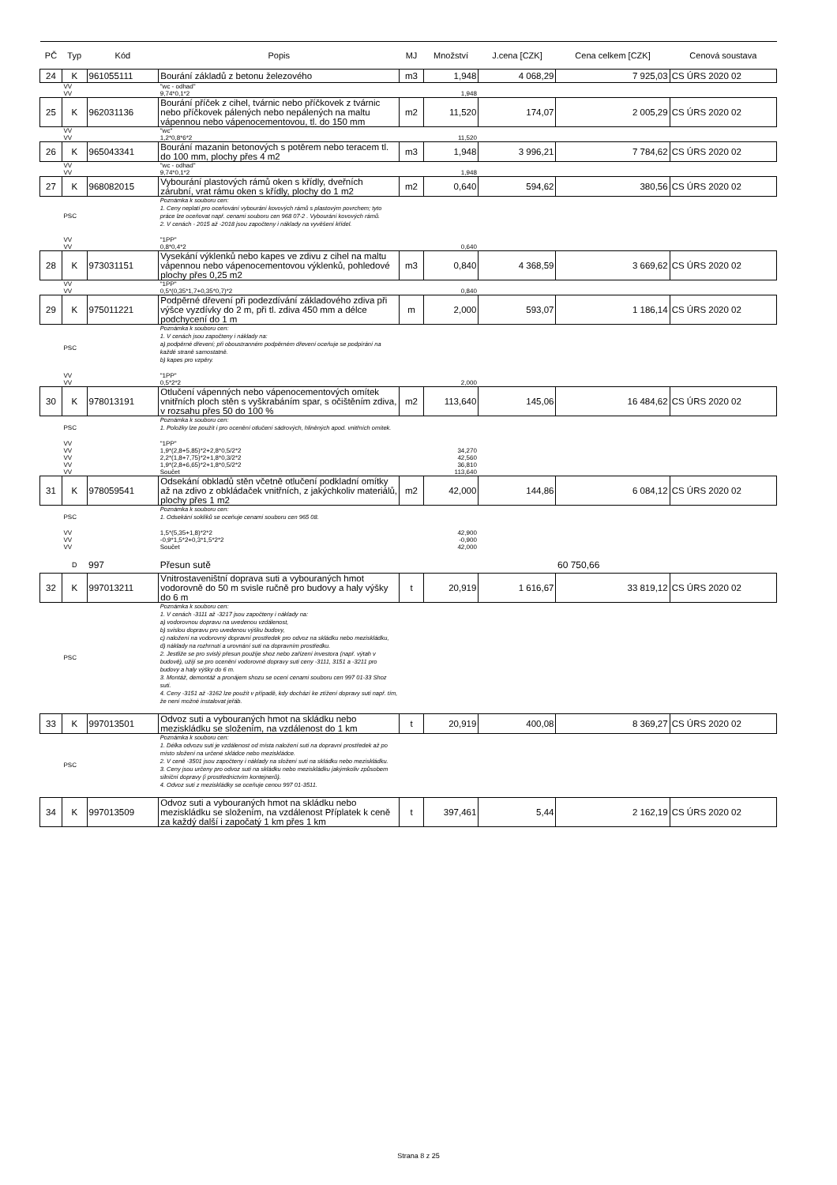| PČ | Typ | Kód | Popis | MJ | Množství | J.cena [CZK] | Cena celkem [CZK] | Cenová soustava |
| --- | --- | --- | --- | --- | --- | --- | --- | --- |
| 24 | K | 961055111 | Bourání základů z betonu železového | m3 | 1,948 | 4 068,29 | 7 925,03 | CS ÚRS 2020 02 |
| | VV | | "wc - odhad" | | | | | |
| | VV | | 9,74*0,1*2 | | 1,948 | | | |
| 25 | K | 962031136 | Bourání příček z cihel, tvárnic nebo příčkovek z tvárnic nebo příčkovek pálených nebo nepálených na maltu vápennou nebo vápenocementovou, tl. do 150 mm | m2 | 11,520 | 174,07 | 2 005,29 | CS ÚRS 2020 02 |
| | VV | | "wc" | | | | | |
| | VV | | 1,2*0,8*6*2 | | 11,520 | | | |
| 26 | K | 965043341 | Bourání mazanin betonových s potěrem nebo teracem tl. do 100 mm, plochy přes 4 m2 | m3 | 1,948 | 3 996,21 | 7 784,62 | CS ÚRS 2020 02 |
| | VV | | "wc - odhad" | | | | | |
| | VV | | 9,74*0,1*2 | | 1,948 | | | |
| 27 | K | 968082015 | Vybourání plastových rámů oken s křídly, dveřních zárubní, vrat rámu oken s křídly, plochy do 1 m2 | m2 | 0,640 | 594,62 | 380,56 | CS ÚRS 2020 02 |
| | PSC | | Poznámka k souboru cen: 1. Ceny neplatí pro oceňování vybourání kovových rámů s plastovým povrchem; tyto práce lze oceňovat např. cenami souboru cen 968 07-2 . Vybourání kovových rámů. 2. V cenách - 2015 až -2018 jsou započteny i náklady na vyvěšení křídel. | | | | | |
| | VV | | "1PP" | | | | | |
| | VV | | 0,8*0,4*2 | | 0,640 | | | |
| 28 | K | 973031151 | Vysekání výklenků nebo kapes ve zdivu z cihel na maltu vápennou nebo vápenocementovou výklenků, pohledové plochy přes 0,25 m2 | m3 | 0,840 | 4 368,59 | 3 669,62 | CS ÚRS 2020 02 |
| | VV | | "1PP" | | | | | |
| | VV | | 0,5*(0,35*1,7+0,35*0,7)*2 | | 0,840 | | | |
| 29 | K | 975011221 | Podpěrné dřevení při podezdívání základového zdiva při výšce vyzdívky do 2 m, při tl. zdiva 450 mm a délce podchycení do 1 m | m | 2,000 | 593,07 | 1 186,14 | CS ÚRS 2020 02 |
| | PSC | | Poznámka k souboru cen: 1. V cenách jsou započteny i náklady na: a) podpěrné dřevení; při oboustranném podpěrném dřevení oceňuje se podpírání na každé straně samostatně. b) kapes pro vzpěry. | | | | | |
| | VV | | "1PP" | | | | | |
| | VV | | 0,5*2*2 | | 2,000 | | | |
| 30 | K | 978013191 | Otlučení vápenných nebo vápenocementových omítek vnitřních ploch stěn s vyškrabáním spar, s očištěním zdiva, v rozsahu přes 50 do 100 % | m2 | 113,640 | 145,06 | 16 484,62 | CS ÚRS 2020 02 |
| | PSC | | Poznámka k souboru cen: 1. Položky lze použít i pro ocenění otlučení sádrových, hliněných apod. vnitřních omítek. | | | | | |
| | VV | | "1PP" | | | | | |
| | VV | | 1,9*(2,8+5,85)*2+2,8*0,5/2*2 | | 34,270 | | | |
| | VV | | 2,2*(1,8+7,75)*2+1,8*0,3/2*2 | | 42,560 | | | |
| | VV | | 1,9*(2,8+6,65)*2+1,8*0,5/2*2 | | 36,810 | | | |
| | VV | | Součet | | 113,640 | | | |
| 31 | K | 978059541 | Odsekání obkladů stěn včetně otlučení podkladní omítky až na zdivo z obkládaček vnitřních, z jakýchkoliv materiálů, plochy přes 1 m2 | m2 | 42,000 | 144,86 | 6 084,12 | CS ÚRS 2020 02 |
| | PSC | | Poznámka k souboru cen: 1. Odsekání soklíků se oceňuje cenami souboru cen 965 08. | | | | | |
| | VV | | 1,5*(5,35+1,8)*2*2 | | 42,900 | | | |
| | VV | | -0,9*1,5*2+0,3*1,5*2*2 | | -0,900 | | | |
| | VV | | Součet | | 42,000 | | | |
| | D | 997 | Přesun sutě | | | | 60 750,66 | |
| 32 | K | 997013211 | Vnitrostaveništní doprava suti a vybouraných hmot vodorovně do 50 m svisle ručně pro budovy a haly výšky do 6 m | t | 20,919 | 1 616,67 | 33 819,12 | CS ÚRS 2020 02 |
| | PSC | | Poznámka k souboru cen: 1. V cenách -3111 až -3217 jsou započteny i náklady na: a) vodorovnou dopravu na uvedenou vzdálenost, b) svislou dopravu pro uvedenou výšku budovy, c) naložení na vodorovný dopravní prostředek pro odvoz na skládku nebo meziskládku, d) náklady na rozhrnutí a urovnání suti na dopravním prostředku. 2. Jestliže se pro svislý přesun použije shoz nebo zařízení investora (např. výtah v budově), užijí se pro ocenění vodorovné dopravy suti ceny -3111, 3151 a -3211 pro budovy a haly výšky do 6 m. 3. Montáž, demontáž a pronájem shozu se ocení cenami souboru cen 997 01-33 Shoz suti. 4. Ceny -3151 až -3162 lze použít v případě, kdy dochází ke ztížení dopravy suti např. tím, že není možné instalovat jeřáb. | | | | | |
| 33 | K | 997013501 | Odvoz suti a vybouraných hmot na skládku nebo meziskládku se složením, na vzdálenost do 1 km | t | 20,919 | 400,08 | 8 369,27 | CS ÚRS 2020 02 |
| | PSC | | Poznámka k souboru cen: 1. Délka odvozu suti je vzdálenost od místa naložení suti na dopravní prostředek až po místo složení na určené skládce nebo meziskládce. 2. V ceně -3501 jsou započteny i náklady na složení suti na skládku nebo meziskládku. 3. Ceny jsou určeny pro odvoz suti na skládku nebo meziskládku jakýmkoliv způsobem silniční dopravy (i prostřednictvím kontejnerů). 4. Odvoz suti z meziskládky se oceňuje cenou 997 01-3511. | | | | | |
| 34 | K | 997013509 | Odvoz suti a vybouraných hmot na skládku nebo meziskládku se složením, na vzdálenost Příplatek k ceně za každý další i započatý 1 km přes 1 km | t | 397,461 | 5,44 | 2 162,19 | CS ÚRS 2020 02 |
Strana 8 z 25